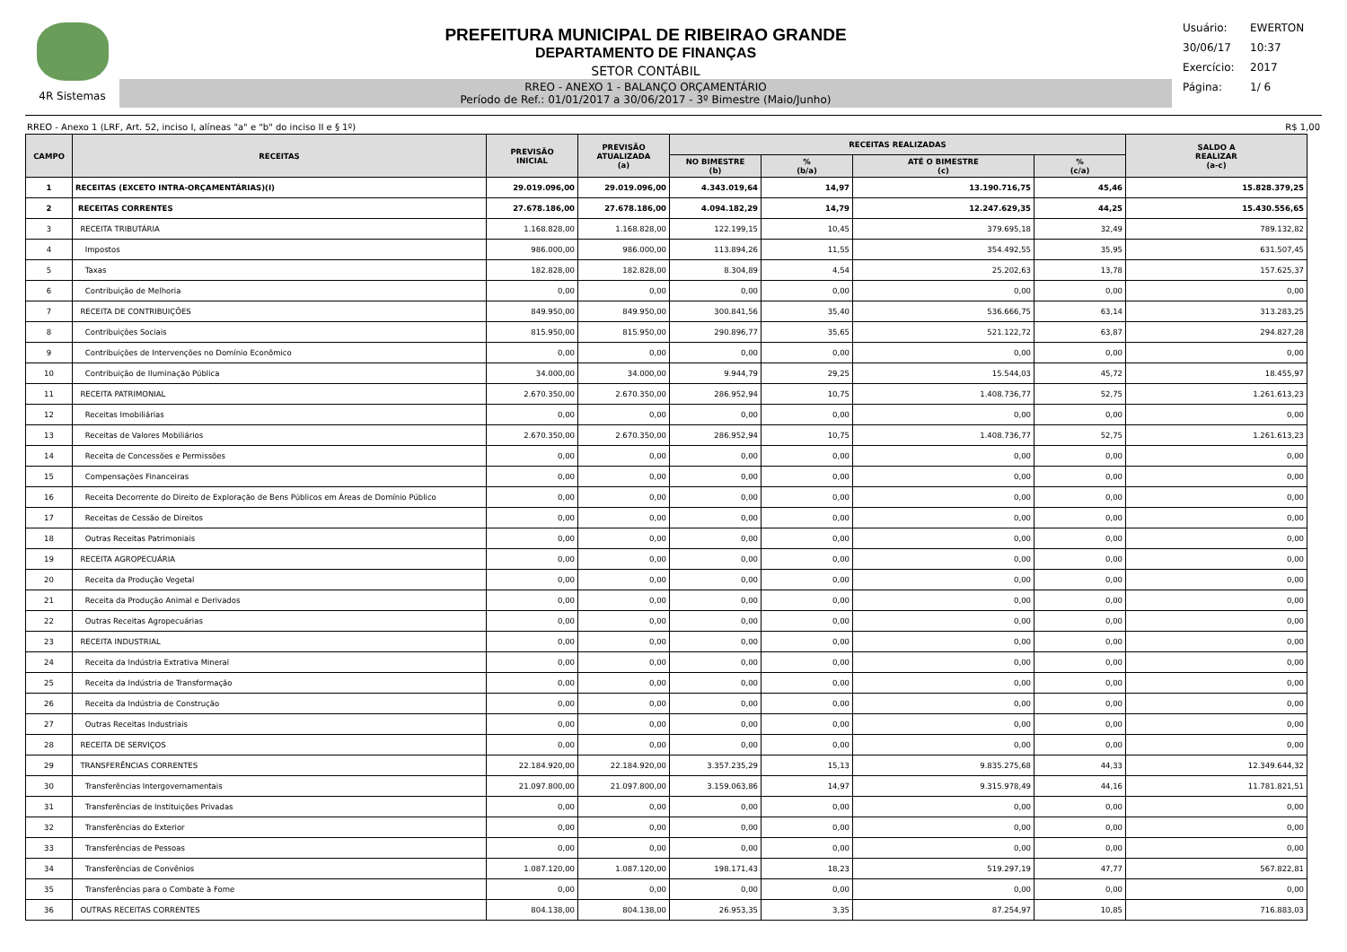4R Sistemas
PREFEITURA MUNICIPAL DE RIBEIRAO GRANDE
DEPARTAMENTO DE FINANÇAS
SETOR CONTÁBIL
RREO - ANEXO 1 - BALANÇO ORÇAMENTÁRIO
Período de Ref.: 01/01/2017 a 30/06/2017 - 3º Bimestre (Maio/Junho)
Usuário: EWERTON
30/06/17 10:37
Exercício: 2017
Página: 1/ 6
RREO - Anexo 1 (LRF, Art. 52, inciso I, alíneas "a" e "b" do inciso II e § 1º) R$ 1,00
| CAMPO | RECEITAS | PREVISÃO INICIAL | PREVISÃO ATUALIZADA (a) | RECEITAS REALIZADAS | | | | SALDO A REALIZAR (a-c) |
| --- | --- | --- | --- | --- | --- | --- | --- | --- |
| | | | | NO BIMESTRE (b) | % (b/a) | ATÉ O BIMESTRE (c) | % (c/a) | |
| 1 | RECEITAS (EXCETO INTRA-ORÇAMENTÁRIAS)(I) | 29.019.096,00 | 29.019.096,00 | 4.343.019,64 | 14,97 | 13.190.716,75 | 45,46 | 15.828.379,25 |
| 2 | RECEITAS CORRENTES | 27.678.186,00 | 27.678.186,00 | 4.094.182,29 | 14,79 | 12.247.629,35 | 44,25 | 15.430.556,65 |
| 3 | RECEITA TRIBUTÁRIA | 1.168.828,00 | 1.168.828,00 | 122.199,15 | 10,45 | 379.695,18 | 32,49 | 789.132,82 |
| 4 | Impostos | 986.000,00 | 986.000,00 | 113.894,26 | 11,55 | 354.492,55 | 35,95 | 631.507,45 |
| 5 | Taxas | 182.828,00 | 182.828,00 | 8.304,89 | 4,54 | 25.202,63 | 13,78 | 157.625,37 |
| 6 | Contribuição de Melhoria | 0,00 | 0,00 | 0,00 | 0,00 | 0,00 | 0,00 | 0,00 |
| 7 | RECEITA DE CONTRIBUIÇÕES | 849.950,00 | 849.950,00 | 300.841,56 | 35,40 | 536.666,75 | 63,14 | 313.283,25 |
| 8 | Contribuições Sociais | 815.950,00 | 815.950,00 | 290.896,77 | 35,65 | 521.122,72 | 63,87 | 294.827,28 |
| 9 | Contribuições de Intervenções no Domínio Econômico | 0,00 | 0,00 | 0,00 | 0,00 | 0,00 | 0,00 | 0,00 |
| 10 | Contribuição de Iluminação Pública | 34.000,00 | 34.000,00 | 9.944,79 | 29,25 | 15.544,03 | 45,72 | 18.455,97 |
| 11 | RECEITA PATRIMONIAL | 2.670.350,00 | 2.670.350,00 | 286.952,94 | 10,75 | 1.408.736,77 | 52,75 | 1.261.613,23 |
| 12 | Receitas Imobiliárias | 0,00 | 0,00 | 0,00 | 0,00 | 0,00 | 0,00 | 0,00 |
| 13 | Receitas de Valores Mobiliários | 2.670.350,00 | 2.670.350,00 | 286.952,94 | 10,75 | 1.408.736,77 | 52,75 | 1.261.613,23 |
| 14 | Receita de Concessões e Permissões | 0,00 | 0,00 | 0,00 | 0,00 | 0,00 | 0,00 | 0,00 |
| 15 | Compensações Financeiras | 0,00 | 0,00 | 0,00 | 0,00 | 0,00 | 0,00 | 0,00 |
| 16 | Receita Decorrente do Direito de Exploração de Bens Públicos em Áreas de Domínio Público | 0,00 | 0,00 | 0,00 | 0,00 | 0,00 | 0,00 | 0,00 |
| 17 | Receitas de Cessão de Direitos | 0,00 | 0,00 | 0,00 | 0,00 | 0,00 | 0,00 | 0,00 |
| 18 | Outras Receitas Patrimoniais | 0,00 | 0,00 | 0,00 | 0,00 | 0,00 | 0,00 | 0,00 |
| 19 | RECEITA AGROPECUÁRIA | 0,00 | 0,00 | 0,00 | 0,00 | 0,00 | 0,00 | 0,00 |
| 20 | Receita da Produção Vegetal | 0,00 | 0,00 | 0,00 | 0,00 | 0,00 | 0,00 | 0,00 |
| 21 | Receita da Produção Animal e Derivados | 0,00 | 0,00 | 0,00 | 0,00 | 0,00 | 0,00 | 0,00 |
| 22 | Outras Receitas Agropecuárias | 0,00 | 0,00 | 0,00 | 0,00 | 0,00 | 0,00 | 0,00 |
| 23 | RECEITA INDUSTRIAL | 0,00 | 0,00 | 0,00 | 0,00 | 0,00 | 0,00 | 0,00 |
| 24 | Receita da Indústria Extrativa Mineral | 0,00 | 0,00 | 0,00 | 0,00 | 0,00 | 0,00 | 0,00 |
| 25 | Receita da Indústria de Transformação | 0,00 | 0,00 | 0,00 | 0,00 | 0,00 | 0,00 | 0,00 |
| 26 | Receita da Indústria de Construção | 0,00 | 0,00 | 0,00 | 0,00 | 0,00 | 0,00 | 0,00 |
| 27 | Outras Receitas Industriais | 0,00 | 0,00 | 0,00 | 0,00 | 0,00 | 0,00 | 0,00 |
| 28 | RECEITA DE SERVIÇOS | 0,00 | 0,00 | 0,00 | 0,00 | 0,00 | 0,00 | 0,00 |
| 29 | TRANSFERÊNCIAS CORRENTES | 22.184.920,00 | 22.184.920,00 | 3.357.235,29 | 15,13 | 9.835.275,68 | 44,33 | 12.349.644,32 |
| 30 | Transferências Intergovernamentais | 21.097.800,00 | 21.097.800,00 | 3.159.063,86 | 14,97 | 9.315.978,49 | 44,16 | 11.781.821,51 |
| 31 | Transferências de Instituições Privadas | 0,00 | 0,00 | 0,00 | 0,00 | 0,00 | 0,00 | 0,00 |
| 32 | Transferências do Exterior | 0,00 | 0,00 | 0,00 | 0,00 | 0,00 | 0,00 | 0,00 |
| 33 | Transferências de Pessoas | 0,00 | 0,00 | 0,00 | 0,00 | 0,00 | 0,00 | 0,00 |
| 34 | Transferências de Convênios | 1.087.120,00 | 1.087.120,00 | 198.171,43 | 18,23 | 519.297,19 | 47,77 | 567.822,81 |
| 35 | Transferências para o Combate à Fome | 0,00 | 0,00 | 0,00 | 0,00 | 0,00 | 0,00 | 0,00 |
| 36 | OUTRAS RECEITAS CORRENTES | 804.138,00 | 804.138,00 | 26.953,35 | 3,35 | 87.254,97 | 10,85 | 716.883,03 |